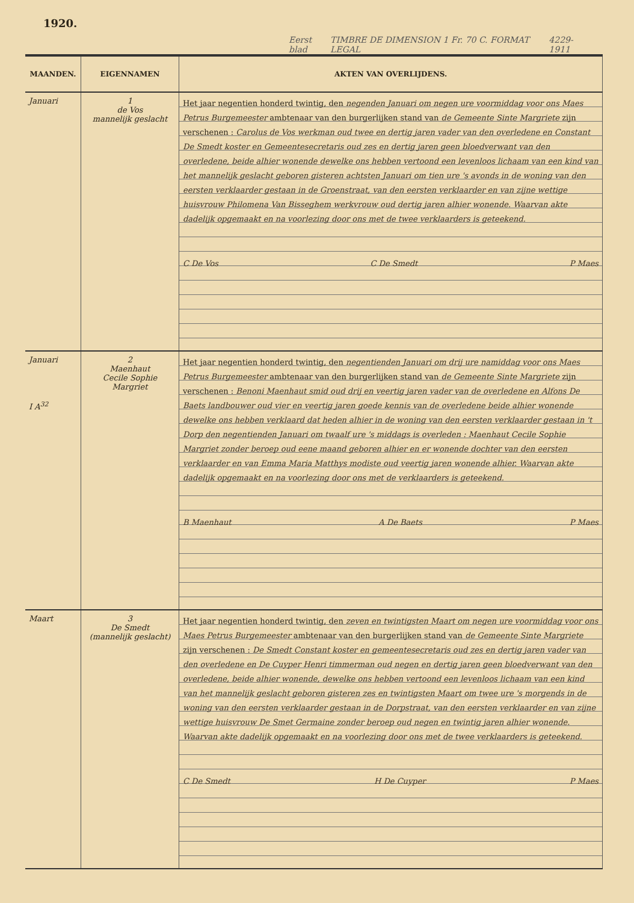1920.
Eerst blad TIMBRE DE DIMENSION 1 Fr. 70 C. FORMAT LEGAL 4229-1911
| MAANDEN. | EIGENNAMEN | AKTEN VAN OVERLIJDENS. |
| --- | --- | --- |
| Januari | 1 de Vos mannelijk geslacht | Het jaar negentien honderd twintig, den negenden Januari om negen ure voormiddag voor ons Maes Petrus Burgemeester ambtenaar van den burgerlijken stand van de Gemeente Sinte Margriete zijn verschenen : Carolus de Vos werkman oud twee en dertig jaren vader van den overledene en Constant De Smedt koster en Gemeentesecretaris oud zes en dertig jaren geen bloedverwant van den overledene, beide alhier wonende dewelke ons hebben vertoond een levenloos lichaam van een kind van het mannelijk geslacht geboren gisteren achtsten Januari om tien ure 's avonds in de woning van den eersten verklaarder gestaan in de Groenstraat, van den eersten verklaarder en van zijne wettige huisvrouw Philomena Van Bisseghem werkvrouw oud dertig jaren alhier wonende. Waarvan akte dadelijk opgemaakt en na voorlezing door ons met de twee verklaarders is geteekend. C De Vos C De Smedt P Maes |
| Januari I A<sup>32</sup> | 2 Maenhaut Cecile Sophie Margriet | Het jaar negentien honderd twintig, den negentienden Januari om drij ure namiddag voor ons Maes Petrus Burgemeester ambtenaar van den burgerlijken stand van de Gemeente Sinte Margriete zijn verschenen : Benoni Maenhaut smid oud drij en veertig jaren vader van de overledene en Alfons De Baets landbouwer oud vier en veertig jaren goede kennis van de overledene beide alhier wonende dewelke ons hebben verklaard dat heden alhier in de woning van den eersten verklaarder gestaan in 't Dorp den negentienden Januari om twaalf ure 's middags is overleden : Maenhaut Cecile Sophie Margriet zonder beroep oud eene maand geboren alhier en er wonende dochter van den eersten verklaarder en van Emma Maria Matthys modiste oud veertig jaren wonende alhier. Waarvan akte dadelijk opgemaakt en na voorlezing door ons met de verklaarders is geteekend. B Maenhaut A De Baets P Maes |
| Maart | 3 De Smedt (mannelijk geslacht) | Het jaar negentien honderd twintig, den zeven en twintigsten Maart om negen ure voormiddag voor ons Maes Petrus Burgemeester ambtenaar van den burgerlijken stand van de Gemeente Sinte Margriete zijn verschenen : De Smedt Constant koster en gemeentesecretaris oud zes en dertig jaren vader van den overledene en De Cuyper Henri timmerman oud negen en dertig jaren geen bloedverwant van den overledene, beide alhier wonende, dewelke ons hebben vertoond een levenloos lichaam van een kind van het mannelijk geslacht geboren gisteren zes en twintigsten Maart om twee ure 's morgends in de woning van den eersten verklaarder gestaan in de Dorpstraat, van den eersten verklaarder en van zijne wettige huisvrouw De Smet Germaine zonder beroep oud negen en twintig jaren alhier wonende. Waarvan akte dadelijk opgemaakt en na voorlezing door ons met de twee verklaarders is geteekend. C De Smedt H De Cuyper P Maes |